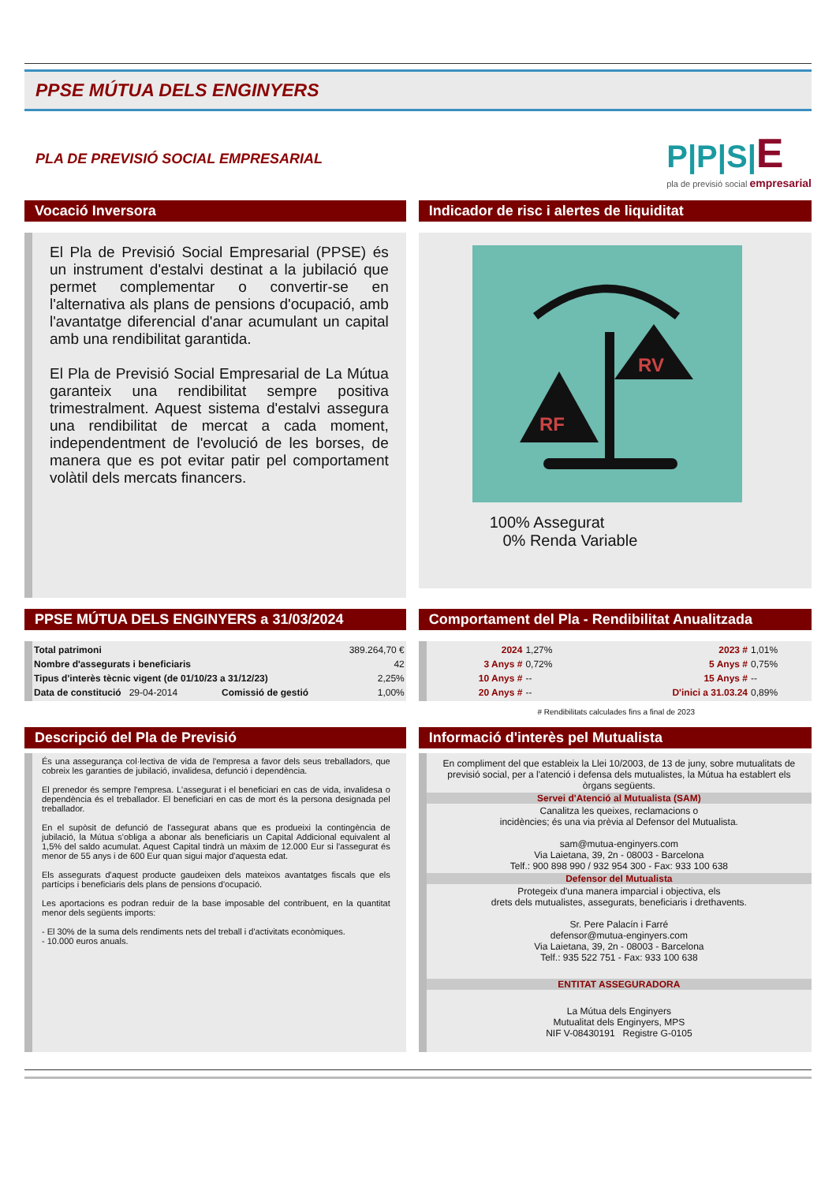PPSE MÚTUA DELS ENGINYERS
PLA DE PREVISIÓ SOCIAL EMPRESARIAL
P|P|S|E
pla de previsió social empresarial
Vocació Inversora
El Pla de Previsió Social Empresarial (PPSE) és un instrument d'estalvi destinat a la jubilació que permet complementar o convertir-se en l'alternativa als plans de pensions d'ocupació, amb l'avantatge diferencial d'anar acumulant un capital amb una rendibilitat garantida.
El Pla de Previsió Social Empresarial de La Mútua garanteix una rendibilitat sempre positiva trimestralment. Aquest sistema d'estalvi assegura una rendibilitat de mercat a cada moment, independentment de l'evolució de les borses, de manera que es pot evitar patir pel comportament volàtil dels mercats financers.
Indicador de risc i alertes de liquiditat
RF
RV
100% Assegurat
0% Renda Variable
PPSE MÚTUA DELS ENGINYERS a 31/03/2024
| Total patrimoni | | | 389.264,70 € |
| Nombre d'assegurats i beneficiaris | | | 42 |
| Tipus d'interès tècnic vigent (de 01/10/23 a 31/12/23) | | | 2,25% |
| Data de constitució 29-04-2014 | | Comissió de gestió | 1,00% |
Comportament del Pla - Rendibilitat Anualitzada
| 2024 | 1,27% | 2023 # | 1,01% |
| 3 Anys # | 0,72% | 5 Anys # | 0,75% |
| 10 Anys # | -- | 15 Anys # | -- |
| 20 Anys # | -- | D'inici a 31.03.24 | 0,89% |
# Rendibilitats calculades fins a final de 2023
Descripció del Pla de Previsió
És una assegurança col·lectiva de vida de l'empresa a favor dels seus treballadors, que cobreix les garanties de jubilació, invalidesa, defunció i dependència.
El prenedor és sempre l'empresa. L'assegurat i el beneficiari en cas de vida, invalidesa o dependència és el treballador. El beneficiari en cas de mort és la persona designada pel treballador.
En el supòsit de defunció de l'assegurat abans que es produeixi la contingència de jubilació, la Mútua s'obliga a abonar als beneficiaris un Capital Addicional equivalent al 1,5% del saldo acumulat. Aquest Capital tindrà un màxim de 12.000 Eur si l'assegurat és menor de 55 anys i de 600 Eur quan sigui major d'aquesta edat.
Els assegurats d'aquest producte gaudeixen dels mateixos avantatges fiscals que els partícips i beneficiaris dels plans de pensions d'ocupació.
Les aportacions es podran reduir de la base imposable del contribuent, en la quantitat menor dels següents imports:
- El 30% de la suma dels rendiments nets del treball i d'activitats econòmiques.
- 10.000 euros anuals.
Informació d'interès pel Mutualista
En compliment del que estableix la Llei 10/2003, de 13 de juny, sobre mutualitats de previsió social, per a l'atenció i defensa dels mutualistes, la Mútua ha establert els òrgans següents.
Servei d'Atenció al Mutualista (SAM)
Canalitza les queixes, reclamacions o
incidències; és una via prèvia al Defensor del Mutualista.
sam@mutua-enginyers.com
Via Laietana, 39, 2n - 08003 - Barcelona
Telf.: 900 898 990 / 932 954 300 - Fax: 933 100 638
Defensor del Mutualista
Protegeix d'una manera imparcial i objectiva, els
drets dels mutualistes, assegurats, beneficiaris i drethavents.
Sr. Pere Palacín i Farré
defensor@mutua-enginyers.com
Via Laietana, 39, 2n - 08003 - Barcelona
Telf.: 935 522 751 - Fax: 933 100 638
ENTITAT ASSEGURADORA
La Mútua dels Enginyers
Mutualitat dels Enginyers, MPS
NIF V-08430191 Registre G-0105